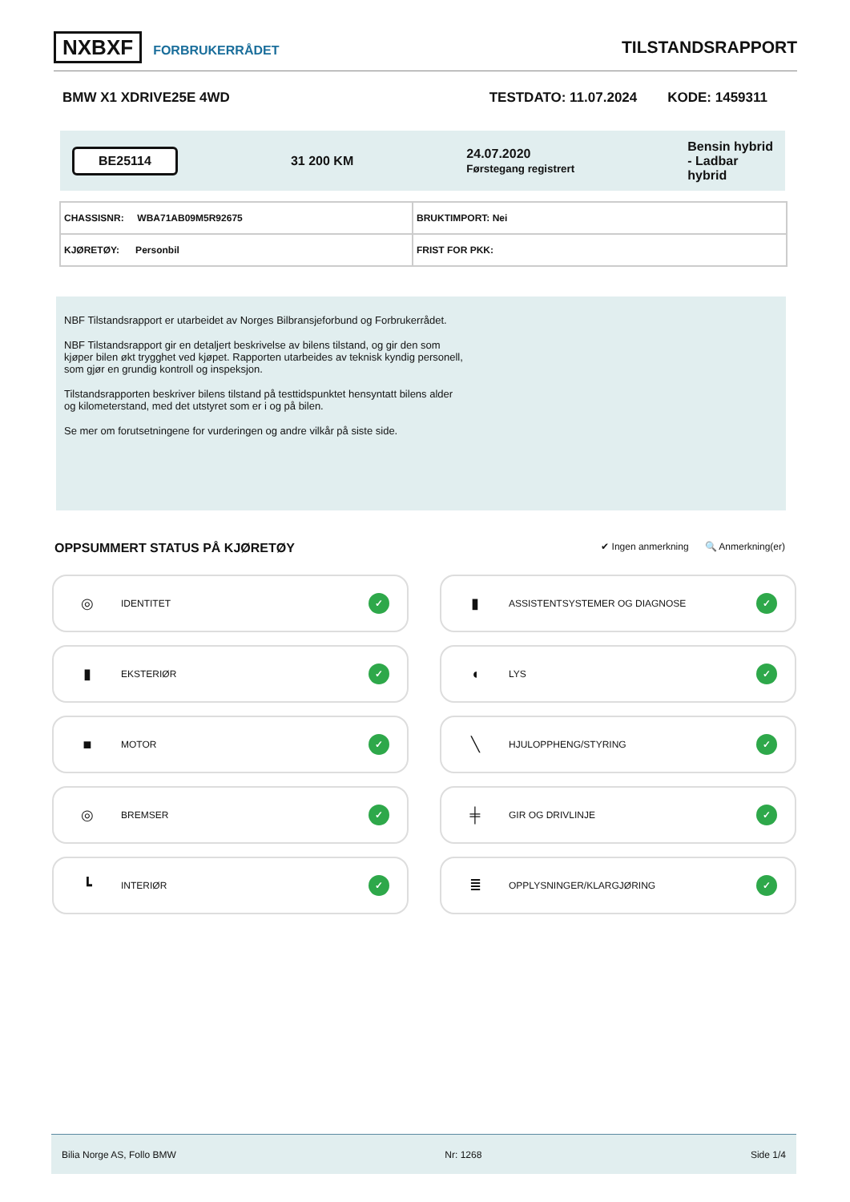NXBXF FORBRUKERRÅDET
TILSTANDSRAPPORT
BMW X1 XDRIVE25E 4WD TESTDATO: 11.07.2024 KODE: 1459311
BE25114 31 200 KM 24.07.2020
Førstegang registrert Bensin hybrid
- Ladbar
hybrid
| CHASSISNR: WBA71AB09M5R92675 | BRUKTIMPORT: Nei |
| KJØRETØY: Personbil | FRIST FOR PKK: |
NBF Tilstandsrapport er utarbeidet av Norges Bilbransjeforbund og Forbrukerrådet.
NBF Tilstandsrapport gir en detaljert beskrivelse av bilens tilstand, og gir den som kjøper bilen økt trygghet ved kjøpet. Rapporten utarbeides av teknisk kyndig personell, som gjør en grundig kontroll og inspeksjon.
Tilstandsrapporten beskriver bilens tilstand på testtidspunktet hensyntatt bilens alder og kilometerstand, med det utstyret som er i og på bilen.
Se mer om forutsetningene for vurderingen og andre vilkår på siste side.
OPPSUMMERT STATUS PÅ KJØRETØY
✔ Ingen anmerkning 🔍 Anmerkning(er)
◎ IDENTITET ✓
▮ ASSISTENTSYSTEMER OG DIAGNOSE ✓
▮ EKSTERIØR ✓
◖ LYS ✓
■ MOTOR ✓
╲ HJULOPPHENG/STYRING ✓
◎ BREMSER ✓
╪ GIR OG DRIVLINJE ✓
┗ INTERIØR ✓
≣ OPPLYSNINGER/KLARGJØRING ✓
Bilia Norge AS, Follo BMW Nr: 1268 Side 1/4